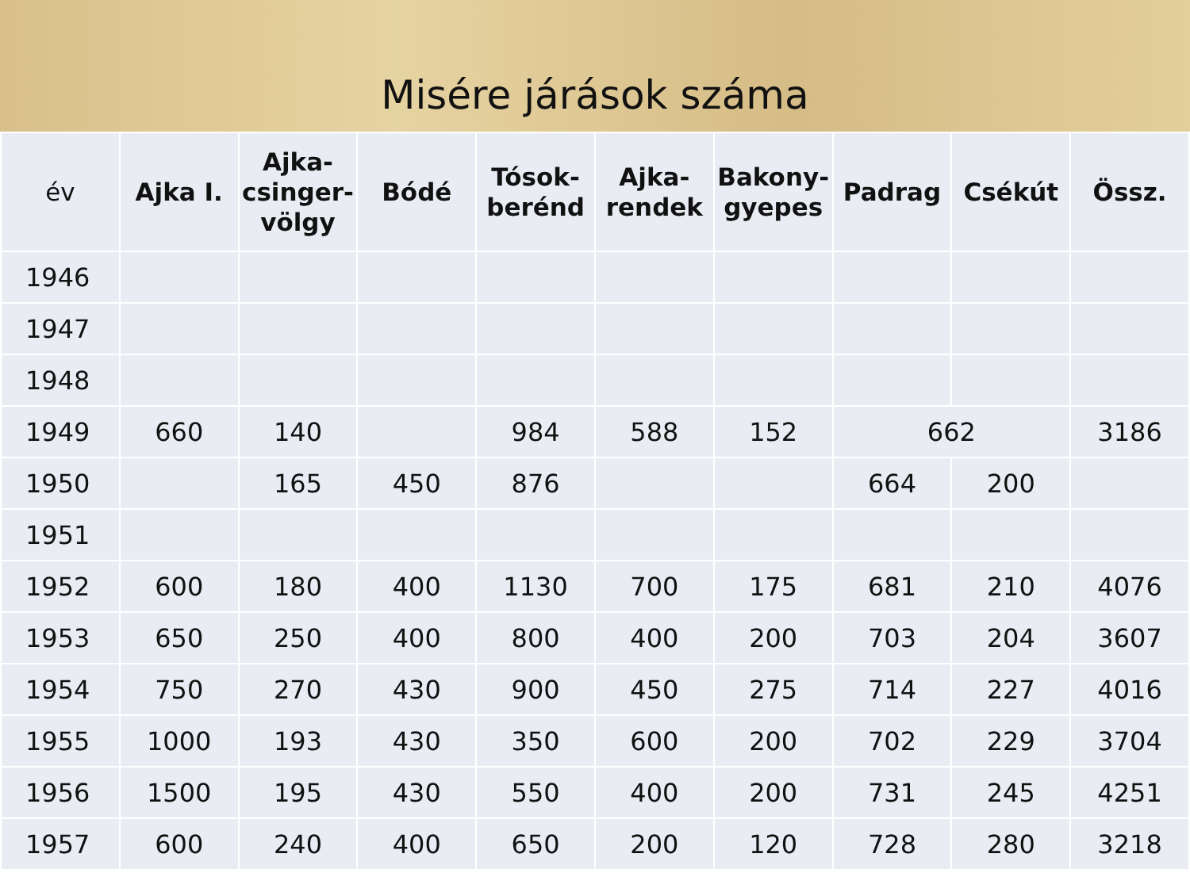Misére járások száma
| év | Ajka I. | Ajka-csinger-völgy | Bódé | Tósok-berénd | Ajka-rendek | Bakony-gyepes | Padrag | Csékút | Össz. |
| --- | --- | --- | --- | --- | --- | --- | --- | --- | --- |
| 1946 | | | | | | | | | |
| 1947 | | | | | | | | | |
| 1948 | | | | | | | | | |
| 1949 | 660 | 140 | | 984 | 588 | 152 | 662 | | 3186 |
| 1950 | | 165 | 450 | 876 | | | 664 | 200 | |
| 1951 | | | | | | | | | |
| 1952 | 600 | 180 | 400 | 1130 | 700 | 175 | 681 | 210 | 4076 |
| 1953 | 650 | 250 | 400 | 800 | 400 | 200 | 703 | 204 | 3607 |
| 1954 | 750 | 270 | 430 | 900 | 450 | 275 | 714 | 227 | 4016 |
| 1955 | 1000 | 193 | 430 | 350 | 600 | 200 | 702 | 229 | 3704 |
| 1956 | 1500 | 195 | 430 | 550 | 400 | 200 | 731 | 245 | 4251 |
| 1957 | 600 | 240 | 400 | 650 | 200 | 120 | 728 | 280 | 3218 |